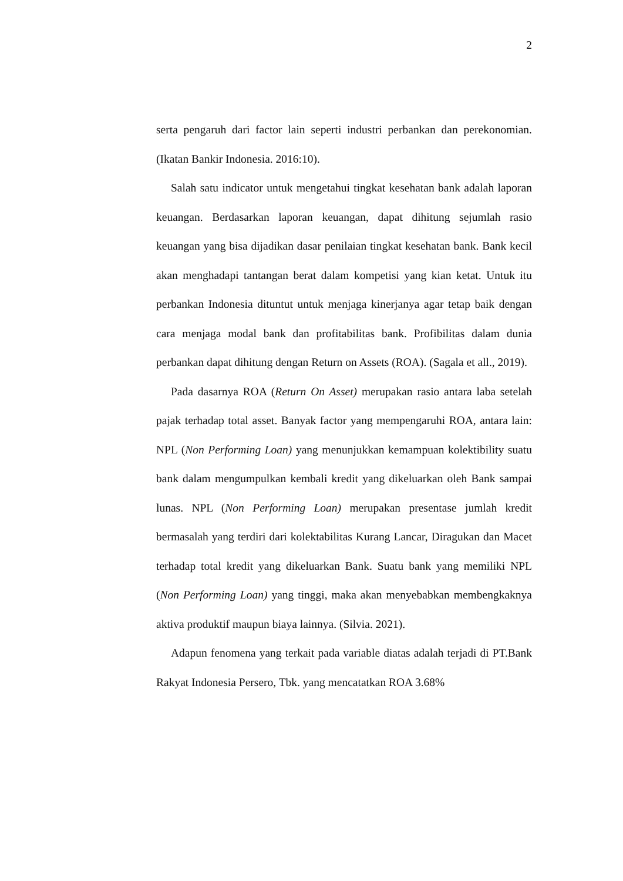2
serta pengaruh dari factor lain seperti industri perbankan dan perekonomian. (Ikatan Bankir Indonesia. 2016:10).
Salah satu indicator untuk mengetahui tingkat kesehatan bank adalah laporan keuangan. Berdasarkan laporan keuangan, dapat dihitung sejumlah rasio keuangan yang bisa dijadikan dasar penilaian tingkat kesehatan bank. Bank kecil akan menghadapi tantangan berat dalam kompetisi yang kian ketat. Untuk itu perbankan Indonesia dituntut untuk menjaga kinerjanya agar tetap baik dengan cara menjaga modal bank dan profitabilitas bank. Profibilitas dalam dunia perbankan dapat dihitung dengan Return on Assets (ROA). (Sagala et all., 2019).
Pada dasarnya ROA (Return On Asset) merupakan rasio antara laba setelah pajak terhadap total asset. Banyak factor yang mempengaruhi ROA, antara lain: NPL (Non Performing Loan) yang menunjukkan kemampuan kolektibility suatu bank dalam mengumpulkan kembali kredit yang dikeluarkan oleh Bank sampai lunas. NPL (Non Performing Loan) merupakan presentase jumlah kredit bermasalah yang terdiri dari kolektabilitas Kurang Lancar, Diragukan dan Macet terhadap total kredit yang dikeluarkan Bank. Suatu bank yang memiliki NPL (Non Performing Loan) yang tinggi, maka akan menyebabkan membengkaknya aktiva produktif maupun biaya lainnya. (Silvia. 2021).
Adapun fenomena yang terkait pada variable diatas adalah terjadi di PT.Bank Rakyat Indonesia Persero, Tbk. yang mencatatkan ROA 3.68%